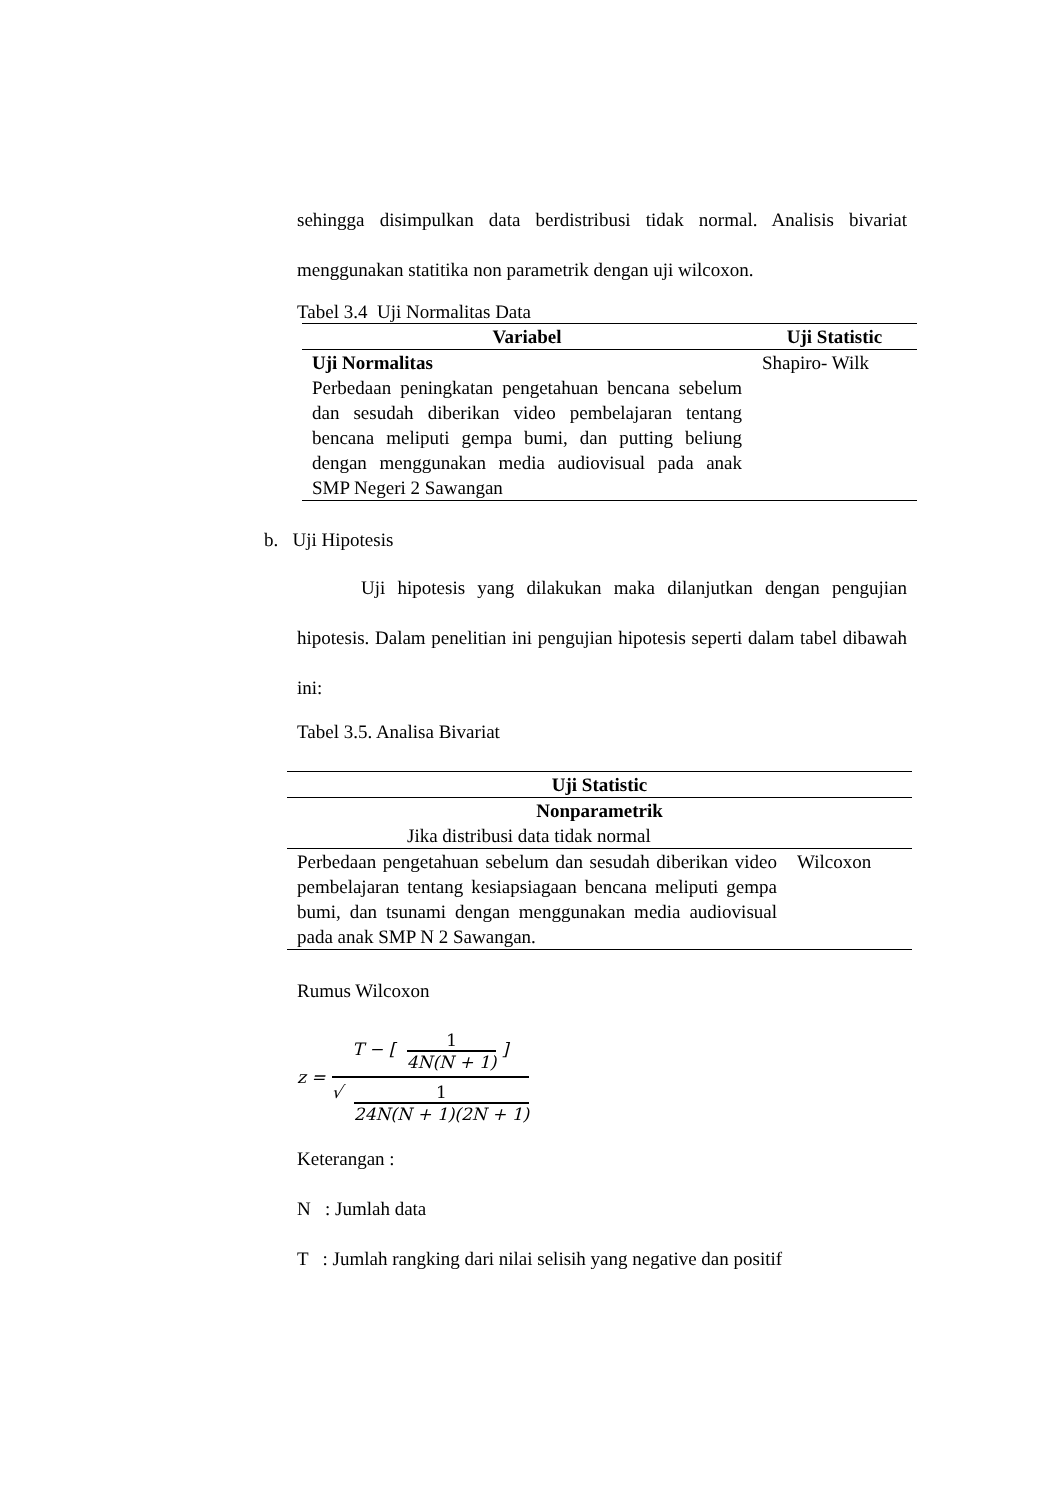sehingga disimpulkan data berdistribusi tidak normal. Analisis bivariat menggunakan statitika non parametrik dengan uji wilcoxon.
Tabel 3.4 Uji Normalitas Data
| Variabel | Uji Statistic |
| --- | --- |
| Uji Normalitas Perbedaan peningkatan pengetahuan bencana sebelum dan sesudah diberikan video pembelajaran tentang bencana meliputi gempa bumi, dan putting beliung dengan menggunakan media audiovisual pada anak SMP Negeri 2 Sawangan | Shapiro- Wilk |
b. Uji Hipotesis
Uji hipotesis yang dilakukan maka dilanjutkan dengan pengujian hipotesis. Dalam penelitian ini pengujian hipotesis seperti dalam tabel dibawah ini:
Tabel 3.5. Analisa Bivariat
| Uji Statistic | |
| --- | --- |
| Nonparametrik | |
| Jika distribusi data tidak normal | |
| Perbedaan pengetahuan sebelum dan sesudah diberikan video pembelajaran tentang kesiapsiagaan bencana meliputi gempa bumi, dan tsunami dengan menggunakan media audiovisual pada anak SMP N 2 Sawangan. | Wilcoxon |
Rumus Wilcoxon
z = T − [ 1 4N(N + 1) ] √ 1 24N(N + 1)(2N + 1)
Keterangan :
N : Jumlah data
T : Jumlah rangking dari nilai selisih yang negative dan positif